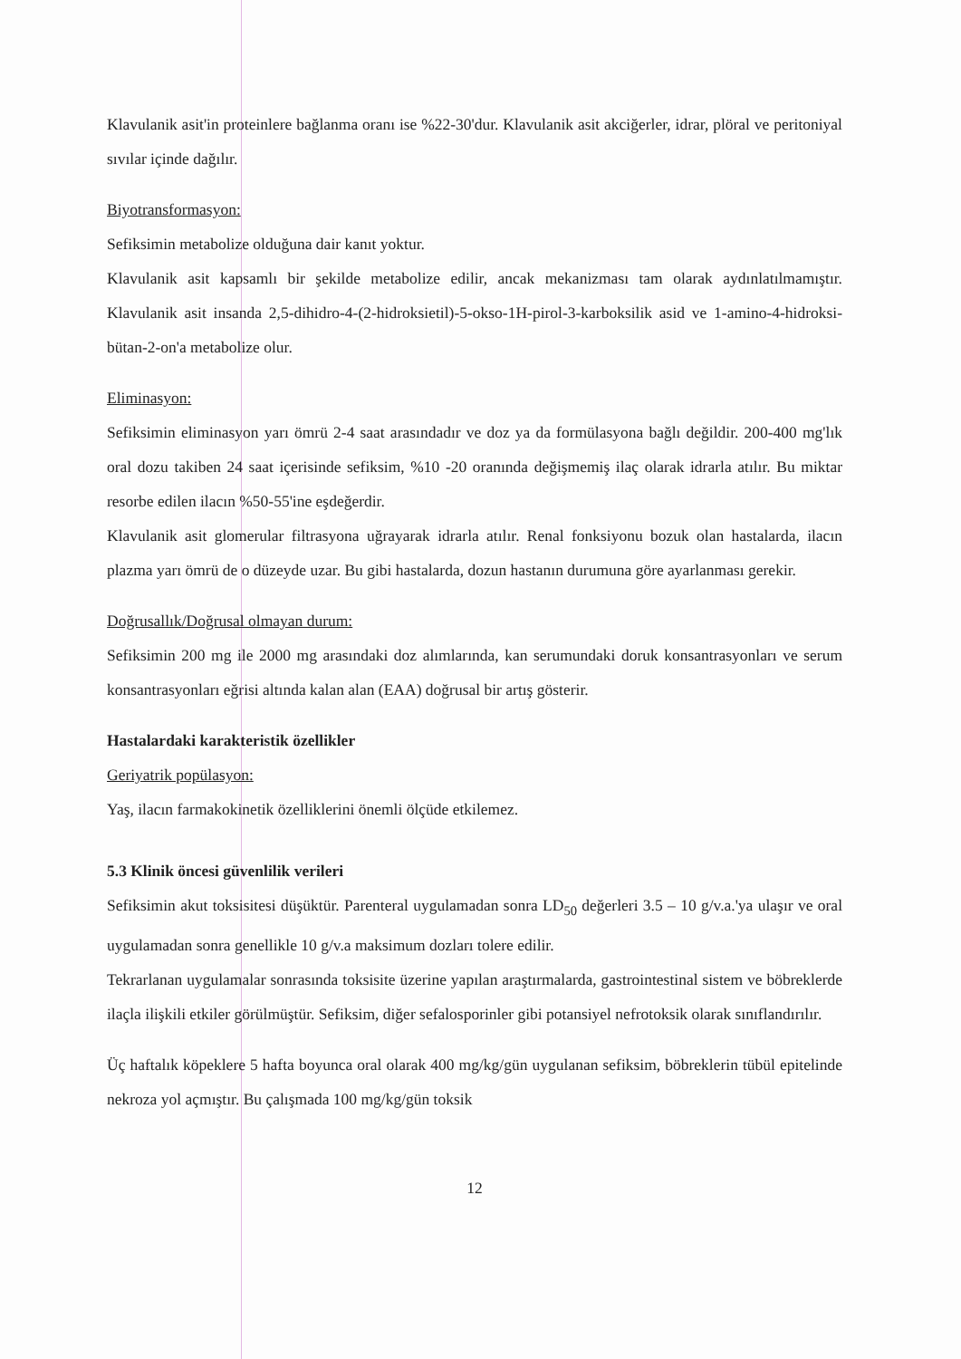Klavulanik asit'in proteinlere bağlanma oranı ise %22-30'dur. Klavulanik asit akciğerler, idrar, plöral ve peritoniyal sıvılar içinde dağılır.
Biyotransformasyon:
Sefiksimin metabolize olduğuna dair kanıt yoktur.
Klavulanik asit kapsamlı bir şekilde metabolize edilir, ancak mekanizması tam olarak aydınlatılmamıştır. Klavulanik asit insanda 2,5-dihidro-4-(2-hidroksietil)-5-okso-1H-pirol-3-karboksilik asid ve 1-amino-4-hidroksi-bütan-2-on'a metabolize olur.
Eliminasyon:
Sefiksimin eliminasyon yarı ömrü 2-4 saat arasındadır ve doz ya da formülasyona bağlı değildir. 200-400 mg'lık oral dozu takiben 24 saat içerisinde sefiksim, %10 -20 oranında değişmemiş ilaç olarak idrarla atılır. Bu miktar resorbe edilen ilacın %50-55'ine eşdeğerdir.
Klavulanik asit glomerular filtrasyona uğrayarak idrarla atılır. Renal fonksiyonu bozuk olan hastalarda, ilacın plazma yarı ömrü de o düzeyde uzar. Bu gibi hastalarda, dozun hastanın durumuna göre ayarlanması gerekir.
Doğrusallık/Doğrusal olmayan durum:
Sefiksimin 200 mg ile 2000 mg arasındaki doz alımlarında, kan serumundaki doruk konsantrasyonları ve serum konsantrasyonları eğrisi altında kalan alan (EAA) doğrusal bir artış gösterir.
Hastalardaki karakteristik özellikler
Geriyatrik popülasyon:
Yaş, ilacın farmakokinetik özelliklerini önemli ölçüde etkilemez.
5.3 Klinik öncesi güvenlilik verileri
Sefiksimin akut toksisitesi düşüktür. Parenteral uygulamadan sonra LD<sub>50</sub> değerleri 3.5 – 10 g/v.a.'ya ulaşır ve oral uygulamadan sonra genellikle 10 g/v.a maksimum dozları tolere edilir.
Tekrarlanan uygulamalar sonrasında toksisite üzerine yapılan araştırmalarda, gastrointestinal sistem ve böbreklerde ilaçla ilişkili etkiler görülmüştür. Sefiksim, diğer sefalosporinler gibi potansiyel nefrotoksik olarak sınıflandırılır.
Üç haftalık köpeklere 5 hafta boyunca oral olarak 400 mg/kg/gün uygulanan sefiksim, böbreklerin tübül epitelinde nekroza yol açmıştır. Bu çalışmada 100 mg/kg/gün toksik
12